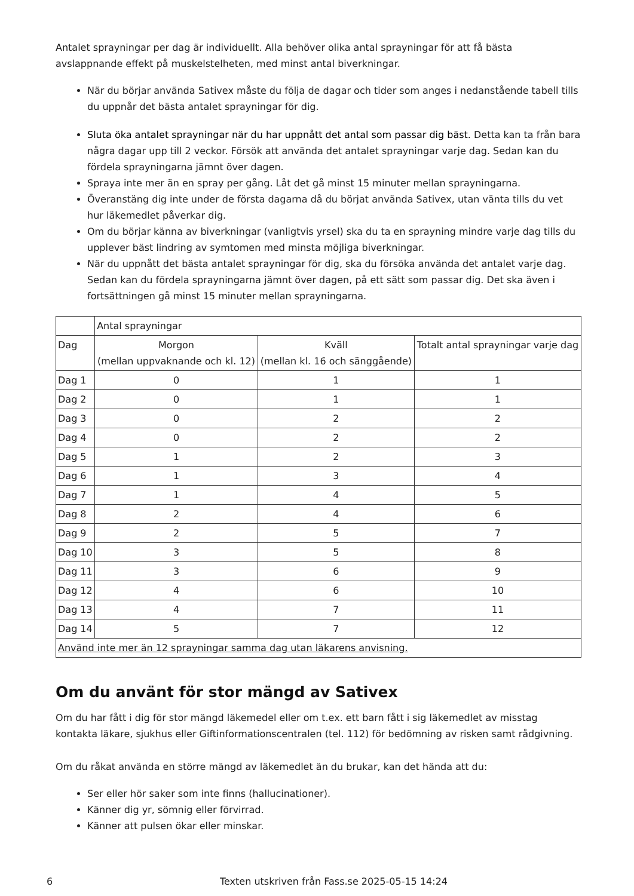Antalet sprayningar per dag är individuellt. Alla behöver olika antal sprayningar för att få bästa avslappnande effekt på muskelstelheten, med minst antal biverkningar.
När du börjar använda Sativex måste du följa de dagar och tider som anges i nedanstående tabell tills du uppnår det bästa antalet sprayningar för dig.
Sluta öka antalet sprayningar när du har uppnått det antal som passar dig bäst. Detta kan ta från bara några dagar upp till 2 veckor. Försök att använda det antalet sprayningar varje dag. Sedan kan du fördela sprayningarna jämnt över dagen.
Spraya inte mer än en spray per gång. Låt det gå minst 15 minuter mellan sprayningarna.
Överanstäng dig inte under de första dagarna då du börjat använda Sativex, utan vänta tills du vet hur läkemedlet påverkar dig.
Om du börjar känna av biverkningar (vanligtvis yrsel) ska du ta en sprayning mindre varje dag tills du upplever bäst lindring av symtomen med minsta möjliga biverkningar.
När du uppnått det bästa antalet sprayningar för dig, ska du försöka använda det antalet varje dag. Sedan kan du fördela sprayningarna jämnt över dagen, på ett sätt som passar dig. Det ska även i fortsättningen gå minst 15 minuter mellan sprayningarna.
| | Antal sprayningar | | |
| --- | --- | --- | --- |
| Dag | Morgon (mellan uppvaknande och kl. 12) | Kväll (mellan kl. 16 och sänggående) | Totalt antal sprayningar varje dag |
| Dag 1 | 0 | 1 | 1 |
| Dag 2 | 0 | 1 | 1 |
| Dag 3 | 0 | 2 | 2 |
| Dag 4 | 0 | 2 | 2 |
| Dag 5 | 1 | 2 | 3 |
| Dag 6 | 1 | 3 | 4 |
| Dag 7 | 1 | 4 | 5 |
| Dag 8 | 2 | 4 | 6 |
| Dag 9 | 2 | 5 | 7 |
| Dag 10 | 3 | 5 | 8 |
| Dag 11 | 3 | 6 | 9 |
| Dag 12 | 4 | 6 | 10 |
| Dag 13 | 4 | 7 | 11 |
| Dag 14 | 5 | 7 | 12 |
| Använd inte mer än 12 sprayningar samma dag utan läkarens anvisning. | | | |
Om du använt för stor mängd av Sativex
Om du har fått i dig för stor mängd läkemedel eller om t.ex. ett barn fått i sig läkemedlet av misstag kontakta läkare, sjukhus eller Giftinformationscentralen (tel. 112) för bedömning av risken samt rådgivning.
Om du råkat använda en större mängd av läkemedlet än du brukar, kan det hända att du:
Ser eller hör saker som inte finns (hallucinationer).
Känner dig yr, sömnig eller förvirrad.
Känner att pulsen ökar eller minskar.
6 Texten utskriven från Fass.se 2025-05-15 14:24